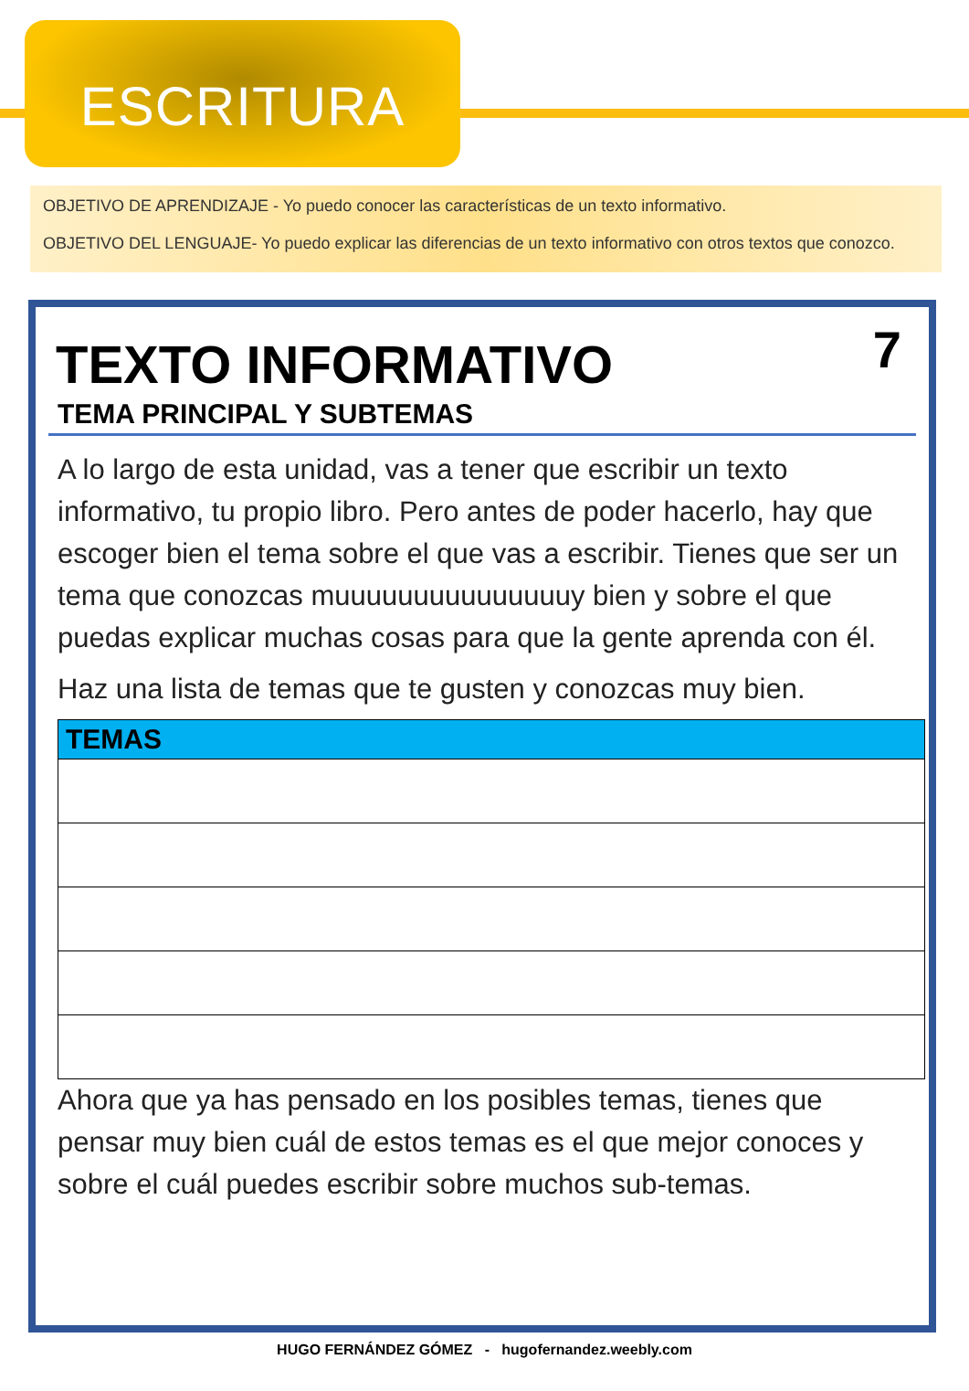ESCRITURA
OBJETIVO DE APRENDIZAJE - Yo puedo conocer las características de un texto informativo.
OBJETIVO DEL LENGUAJE- Yo puedo explicar las diferencias de un texto informativo con otros textos que conozco.
7
TEXTO INFORMATIVO
TEMA PRINCIPAL Y SUBTEMAS
A lo largo de esta unidad, vas a tener que escribir un texto informativo, tu propio libro. Pero antes de poder hacerlo, hay que escoger bien el tema sobre el que vas a escribir. Tienes que ser un tema que conozcas muuuuuuuuuuuuuuuy bien y sobre el que puedas explicar muchas cosas para que la gente aprenda con él.
Haz una lista de temas que te gusten y conozcas muy bien.
| TEMAS |
| --- |
Ahora que ya has pensado en los posibles temas, tienes que pensar muy bien cuál de estos temas es el que mejor conoces y sobre el cuál puedes escribir sobre muchos sub-temas.
HUGO FERNÁNDEZ GÓMEZ - hugofernandez.weebly.com